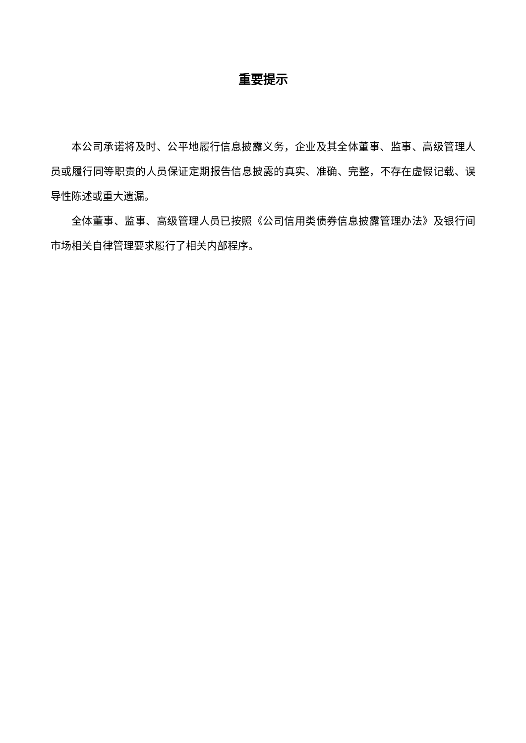重要提示
本公司承诺将及时、公平地履行信息披露义务，企业及其全体董事、监事、高级管理人员或履行同等职责的人员保证定期报告信息披露的真实、准确、完整，不存在虚假记载、误导性陈述或重大遗漏。
全体董事、监事、高级管理人员已按照《公司信用类债券信息披露管理办法》及银行间市场相关自律管理要求履行了相关内部程序。